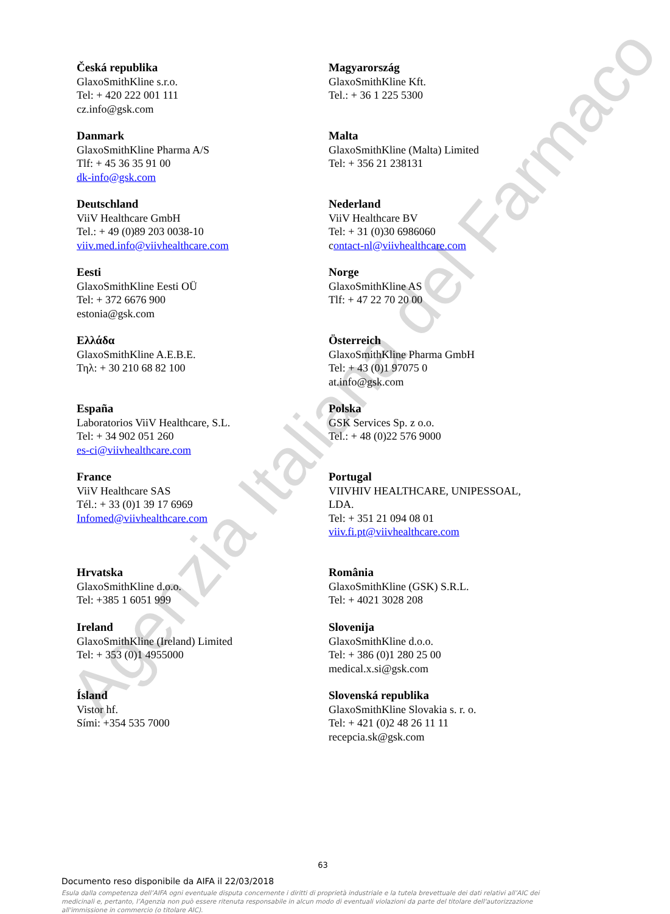Agenzia Italiana del Farmaco
Česká republika
GlaxoSmithKline s.r.o.
Tel: + 420 222 001 111
cz.info@gsk.com
Magyarország
GlaxoSmithKline Kft.
Tel.: + 36 1 225 5300
Danmark
GlaxoSmithKline Pharma A/S
Tlf: + 45 36 35 91 00
dk-info@gsk.com
Malta
GlaxoSmithKline (Malta) Limited
Tel: + 356 21 238131
Deutschland
ViiV Healthcare GmbH
Tel.: + 49 (0)89 203 0038-10
viiv.med.info@viivhealthcare.com
Nederland
ViiV Healthcare BV
Tel: + 31 (0)30 6986060
contact-nl@viivhealthcare.com
Eesti
GlaxoSmithKline Eesti OÜ
Tel: + 372 6676 900
estonia@gsk.com
Norge
GlaxoSmithKline AS
Tlf: + 47 22 70 20 00
Ελλάδα
GlaxoSmithKline A.E.B.E.
Τηλ: + 30 210 68 82 100
Österreich
GlaxoSmithKline Pharma GmbH
Tel: + 43 (0)1 97075 0
at.info@gsk.com
España
Laboratorios ViiV Healthcare, S.L.
Tel: + 34 902 051 260
es-ci@viivhealthcare.com
Polska
GSK Services Sp. z o.o.
Tel.: + 48 (0)22 576 9000
France
ViiV Healthcare SAS
Tél.: + 33 (0)1 39 17 6969
Infomed@viivhealthcare.com
Portugal
VIIVHIV HEALTHCARE, UNIPESSOAL,
LDA.
Tel: + 351 21 094 08 01
viiv.fi.pt@viivhealthcare.com
Hrvatska
GlaxoSmithKline d.o.o.
Tel: +385 1 6051 999
România
GlaxoSmithKline (GSK) S.R.L.
Tel: + 4021 3028 208
Ireland
GlaxoSmithKline (Ireland) Limited
Tel: + 353 (0)1 4955000
Slovenija
GlaxoSmithKline d.o.o.
Tel: + 386 (0)1 280 25 00
medical.x.si@gsk.com
Ísland
Vistor hf.
Sími: +354 535 7000
Slovenská republika
GlaxoSmithKline Slovakia s. r. o.
Tel: + 421 (0)2 48 26 11 11
recepcia.sk@gsk.com
63
Documento reso disponibile da AIFA il 22/03/2018
Esula dalla competenza dell’AIFA ogni eventuale disputa concernente i diritti di proprietà industriale e la tutela brevettuale dei dati relativi all’AIC dei medicinali e, pertanto, l’Agenzia non può essere ritenuta responsabile in alcun modo di eventuali violazioni da parte del titolare dell'autorizzazione all'immissione in commercio (o titolare AIC).